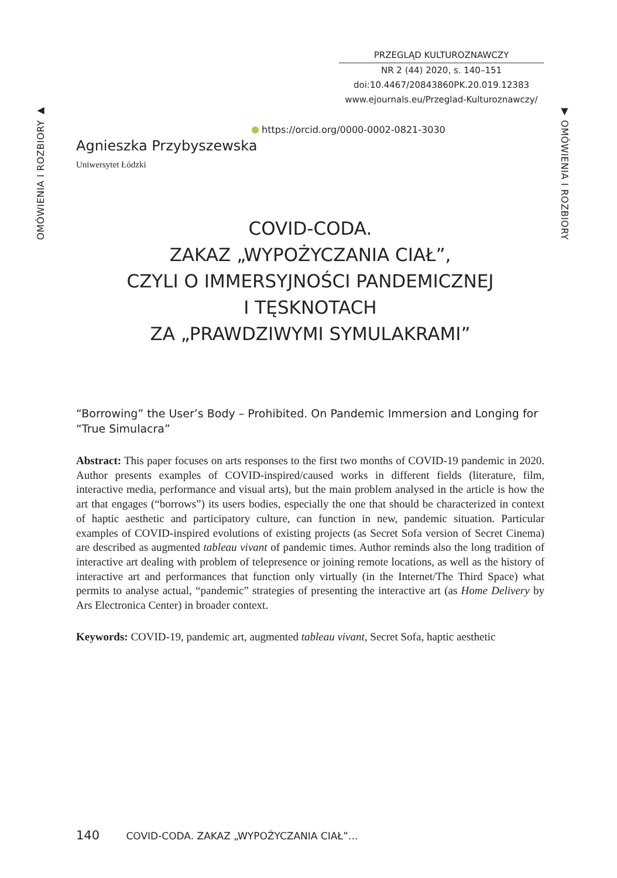PRZEGLĄD KULTUROZNAWCZY
NR 2 (44) 2020, s. 140–151
doi:10.4467/20843860PK.20.019.12383
www.ejournals.eu/Przeglad-Kulturoznawczy/
OMÓWIENIA I ROZBIORY ▶
▼ OMÓWIENIA I ROZBIORY
https://orcid.org/0000-0002-0821-3030
Agnieszka Przybyszewska
Uniwersytet Łódzki
COVID-CODA.
ZAKAZ „WYPOŻYCZANIA CIAŁ”,
CZYLI O IMMERSYJNOŚCI PANDEMICZNEJ
I TĘSKNOTACH
ZA „PRAWDZIWYMI SYMULAKRAMI”
“Borrowing” the User’s Body – Prohibited. On Pandemic Immersion and Longing for “True Simulacra”
Abstract: This paper focuses on arts responses to the first two months of COVID-19 pandemic in 2020. Author presents examples of COVID-inspired/caused works in different fields (literature, film, interactive media, performance and visual arts), but the main problem analysed in the article is how the art that engages (“borrows”) its users bodies, especially the one that should be characterized in context of haptic aesthetic and participatory culture, can function in new, pandemic situation. Particular examples of COVID-inspired evolutions of existing projects (as Secret Sofa version of Secret Cinema) are described as augmented tableau vivant of pandemic times. Author reminds also the long tradition of interactive art dealing with problem of telepresence or joining remote locations, as well as the history of interactive art and performances that function only virtually (in the Internet/The Third Space) what permits to analyse actual, “pandemic” strategies of presenting the interactive art (as Home Delivery by Ars Electronica Center) in broader context.
Keywords: COVID-19, pandemic art, augmented tableau vivant, Secret Sofa, haptic aesthetic
140 COVID-CODA. ZAKAZ „WYPOŻYCZANIA CIAŁ”…